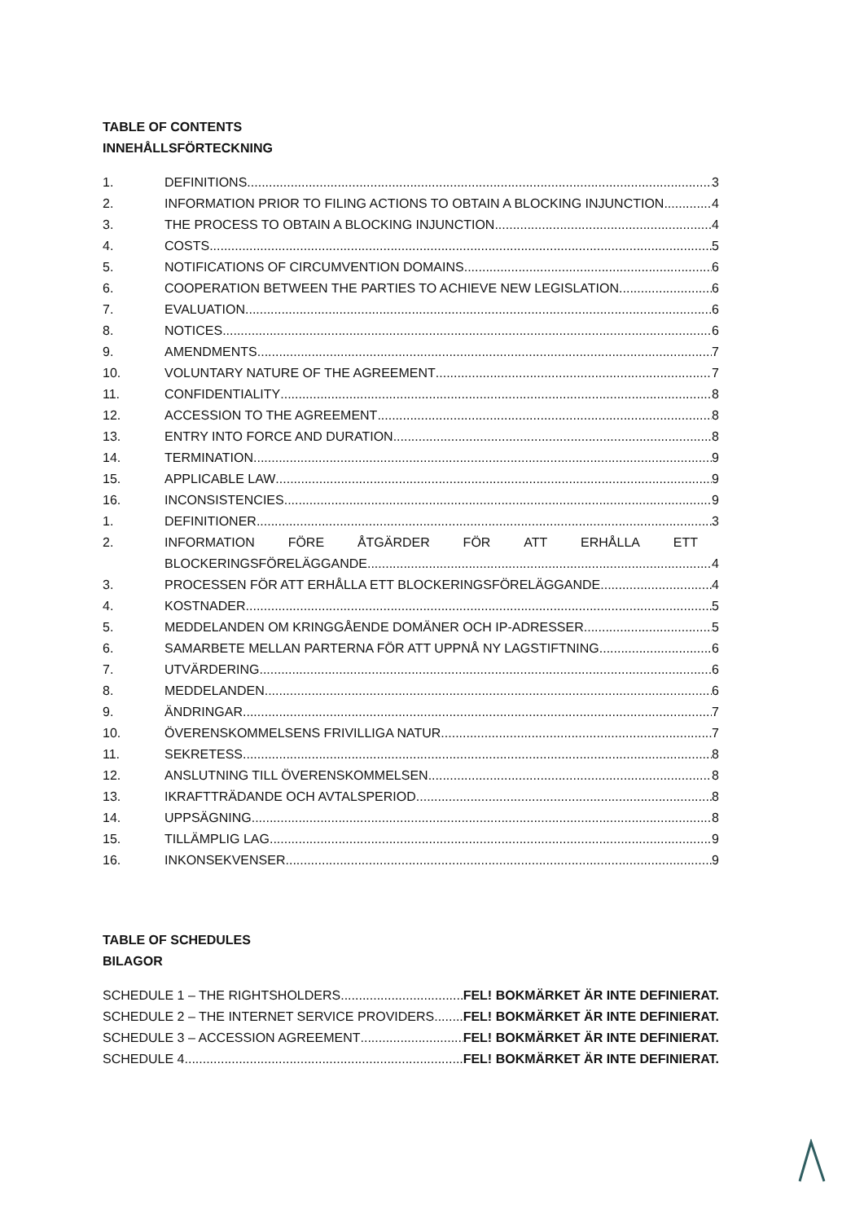TABLE OF CONTENTS
INNEHÅLLSFÖRTECKNING
1. DEFINITIONS 3
2. INFORMATION PRIOR TO FILING ACTIONS TO OBTAIN A BLOCKING INJUNCTION 4
3. THE PROCESS TO OBTAIN A BLOCKING INJUNCTION 4
4. COSTS 5
5. NOTIFICATIONS OF CIRCUMVENTION DOMAINS 6
6. COOPERATION BETWEEN THE PARTIES TO ACHIEVE NEW LEGISLATION 6
7. EVALUATION 6
8. NOTICES 6
9. AMENDMENTS 7
10. VOLUNTARY NATURE OF THE AGREEMENT 7
11. CONFIDENTIALITY 8
12. ACCESSION TO THE AGREEMENT 8
13. ENTRY INTO FORCE AND DURATION 8
14. TERMINATION 9
15. APPLICABLE LAW 9
16. INCONSISTENCIES 9
1. DEFINITIONER 3
2. INFORMATION FÖRE ÅTGÄRDER FÖR ATT ERHÅLLA ETT
BLOCKERINGSFÖRELÄGGANDE 4
3. PROCESSEN FÖR ATT ERHÅLLA ETT BLOCKERINGSFÖRELÄGGANDE 4
4. KOSTNADER 5
5. MEDDELANDEN OM KRINGGÅENDE DOMÄNER OCH IP-ADRESSER 5
6. SAMARBETE MELLAN PARTERNA FÖR ATT UPPNÅ NY LAGSTIFTNING 6
7. UTVÄRDERING 6
8. MEDDELANDEN 6
9. ÄNDRINGAR 7
10. ÖVERENSKOMMELSENS FRIVILLIGA NATUR 7
11. SEKRETESS 8
12. ANSLUTNING TILL ÖVERENSKOMMELSEN 8
13. IKRAFTTRÄDANDE OCH AVTALSPERIOD 8
14. UPPSÄGNING 8
15. TILLÄMPLIG LAG 9
16. INKONSEKVENSER 9
TABLE OF SCHEDULES
BILAGOR
SCHEDULE 1 – THE RIGHTSHOLDERS FEL! BOKMÄRKET ÄR INTE DEFINIERAT.
SCHEDULE 2 – THE INTERNET SERVICE PROVIDERS FEL! BOKMÄRKET ÄR INTE DEFINIERAT.
SCHEDULE 3 – ACCESSION AGREEMENT FEL! BOKMÄRKET ÄR INTE DEFINIERAT.
SCHEDULE 4 FEL! BOKMÄRKET ÄR INTE DEFINIERAT.